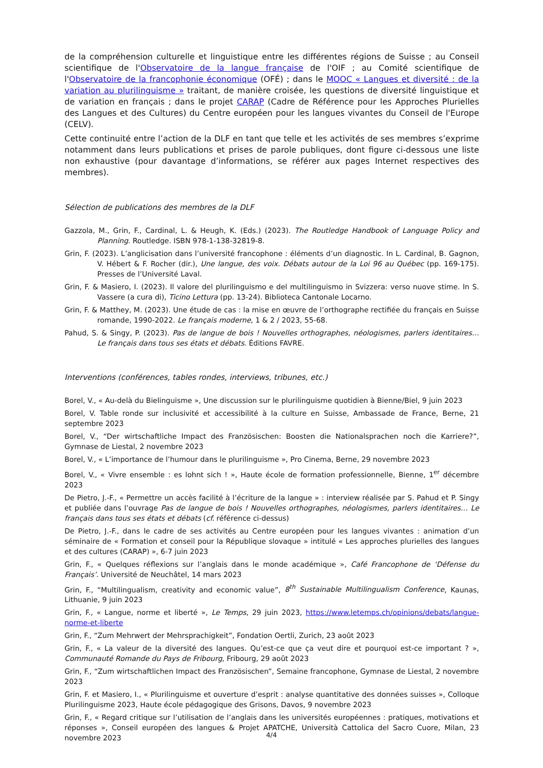de la compréhension culturelle et linguistique entre les différentes régions de Suisse ; au Conseil scientifique de l'Observatoire de la langue française de l'OIF ; au Comité scientifique de l'Observatoire de la francophonie économique (OFÉ) ; dans le MOOC « Langues et diversité : de la variation au plurilinguisme » traitant, de manière croisée, les questions de diversité linguistique et de variation en français ; dans le projet CARAP (Cadre de Référence pour les Approches Plurielles des Langues et des Cultures) du Centre européen pour les langues vivantes du Conseil de l'Europe (CELV).
Cette continuité entre l’action de la DLF en tant que telle et les activités de ses membres s’exprime notamment dans leurs publications et prises de parole publiques, dont figure ci-dessous une liste non exhaustive (pour davantage d’informations, se référer aux pages Internet respectives des membres).
Sélection de publications des membres de la DLF
Gazzola, M., Grin, F., Cardinal, L. & Heugh, K. (Eds.) (2023). The Routledge Handbook of Language Policy and Planning. Routledge. ISBN 978-1-138-32819-8.
Grin, F. (2023). L’anglicisation dans l’université francophone : éléments d’un diagnostic. In L. Cardinal, B. Gagnon, V. Hébert & F. Rocher (dir.), Une langue, des voix. Débats autour de la Loi 96 au Québec (pp. 169-175). Presses de l’Université Laval.
Grin, F. & Masiero, I. (2023). Il valore del plurilinguismo e del multilinguismo in Svizzera: verso nuove stime. In S. Vassere (a cura di), Ticino Lettura (pp. 13-24). Biblioteca Cantonale Locarno.
Grin, F. & Matthey, M. (2023). Une étude de cas : la mise en œuvre de l’orthographe rectifiée du français en Suisse romande, 1990-2022. Le français moderne, 1 & 2 / 2023, 55-68.
Pahud, S. & Singy, P. (2023). Pas de langue de bois ! Nouvelles orthographes, néologismes, parlers identitaires… Le français dans tous ses états et débats. Éditions FAVRE.
Interventions (conférences, tables rondes, interviews, tribunes, etc.)
Borel, V., « Au-delà du Bielinguisme », Une discussion sur le plurilinguisme quotidien à Bienne/Biel, 9 juin 2023
Borel, V. Table ronde sur inclusivité et accessibilité à la culture en Suisse, Ambassade de France, Berne, 21 septembre 2023
Borel, V., “Der wirtschaftliche Impact des Französischen: Boosten die Nationalsprachen noch die Karriere?”, Gymnase de Liestal, 2 novembre 2023
Borel, V., « L’importance de l’humour dans le plurilinguisme », Pro Cinema, Berne, 29 novembre 2023
Borel, V., « Vivre ensemble : es lohnt sich ! », Haute école de formation professionnelle, Bienne, 1<sup>er</sup> décembre 2023
De Pietro, J.-F., « Permettre un accès facilité à l’écriture de la langue » : interview réalisée par S. Pahud et P. Singy et publiée dans l’ouvrage Pas de langue de bois ! Nouvelles orthographes, néologismes, parlers identitaires… Le français dans tous ses états et débats (cf. référence ci-dessus)
De Pietro, J.-F., dans le cadre de ses activités au Centre européen pour les langues vivantes : animation d’un séminaire de « Formation et conseil pour la République slovaque » intitulé « Les approches plurielles des langues et des cultures (CARAP) », 6-7 juin 2023
Grin, F., « Quelques réflexions sur l’anglais dans le monde académique », Café Francophone de ‘Défense du Français’. Université de Neuchâtel, 14 mars 2023
Grin, F., “Multilingualism, creativity and economic value”, 8<sup>th</sup> Sustainable Multilingualism Conference, Kaunas, Lithuanie, 9 juin 2023
Grin, F., « Langue, norme et liberté », Le Temps, 29 juin 2023, https://www.letemps.ch/opinions/debats/langue-norme-et-liberte
Grin, F., “Zum Mehrwert der Mehrsprachigkeit”, Fondation Oertli, Zurich, 23 août 2023
Grin, F., « La valeur de la diversité des langues. Qu’est-ce que ça veut dire et pourquoi est-ce important ? », Communauté Romande du Pays de Fribourg, Fribourg, 29 août 2023
Grin, F., “Zum wirtschaftlichen Impact des Französischen”, Semaine francophone, Gymnase de Liestal, 2 novembre 2023
Grin, F. et Masiero, I., « Plurilinguisme et ouverture d’esprit : analyse quantitative des données suisses », Colloque Plurilinguisme 2023, Haute école pédagogique des Grisons, Davos, 9 novembre 2023
Grin, F., « Regard critique sur l’utilisation de l’anglais dans les universités européennes : pratiques, motivations et réponses », Conseil européen des langues & Projet APATCHE, Università Cattolica del Sacro Cuore, Milan, 23 novembre 2023
4/4